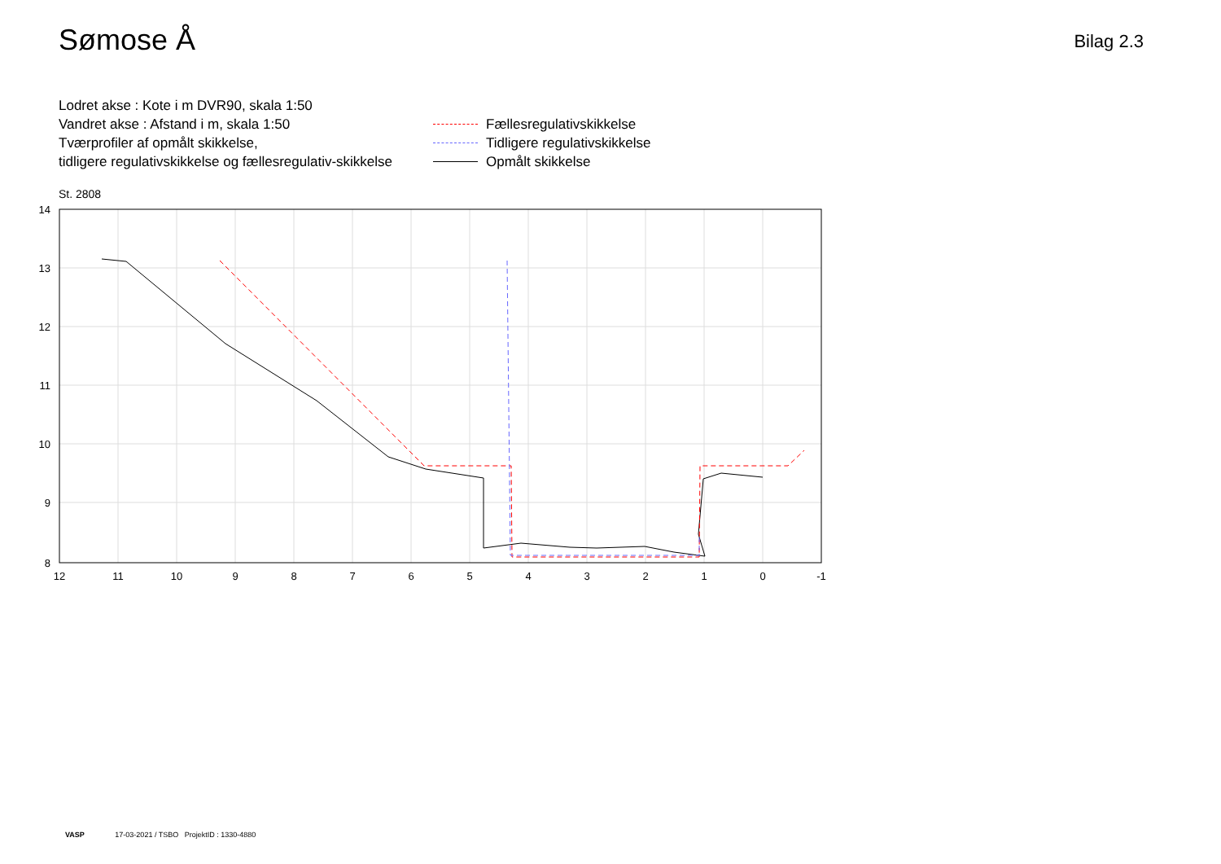Sømose Å
Bilag 2.3
Lodret akse : Kote i m DVR90, skala 1:50
Vandret akse : Afstand i m, skala 1:50
Tværprofiler af opmålt skikkelse,
tidligere regulativskikkelse og fællesregulativ-skikkelse
Fællesregulativskikkelse
Tidligere regulativskikkelse
Opmålt skikkelse
St. 2808
12
11
10
9
8
7
6
5
4
3
2
1
0
-1
14
13
12
11
10
9
8
VASP 17-03-2021 / TSBO ProjektID : 1330-4880